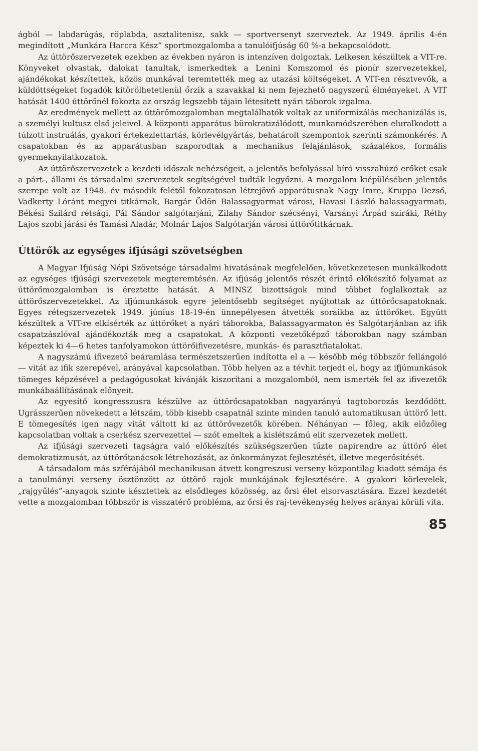ágból — labdarúgás, röplabda, asztalitenisz, sakk — sportversenyt szerveztek. Az 1949. április 4-én megindított „Munkára Harcra Kész” sportmozgalomba a tanulóifjúság 60 %-a bekapcsolódott.
Az úttörőszervezetek ezekben az években nyáron is intenzíven dolgoztak. Lelkesen készültek a VIT-re. Könyveket olvastak, dalokat tanultak, ismerkedtek a Lenini Komszomol és pionír szervezetekkel, ajándékokat készítettek, közös munkával teremtették meg az utazási költségeket. A VIT-en résztvevők, a küldöttségeket fogadók kitörölhetetlenül őrzik a szavakkal ki nem fejezhető nagyszerű élményeket. A VIT hatását 1400 úttörőnél fokozta az ország legszebb tájain létesített nyári táborok izgalma.
Az eredmények mellett az úttörőmozgalomban megtalálhatók voltak az uniformizálás mechanizálás is, a személyi kultusz első jeleivel. A központi apparátus bürokratizálódott, munkamódszerében eluralkodott a túlzott instruálás, gyakori értekezlettartás, körlevélgyártás, behatárolt szempontok szerinti számonkérés. A csapatokban és az apparátusban szaporodtak a mechanikus felajánlások, százalékos, formális gyermeknyilatkozatok.
Az úttörőszervezetek a kezdeti időszak nehézségeit, a jelentős befolyással bíró visszahúzó erőket csak a párt-, állami és társadalmi szervezetek segítségével tudták legyőzni. A mozgalom kiépülésében jelentős szerepe volt az 1948. év második felétől fokozatosan létrejövő apparátusnak Nagy Imre, Kruppa Dezső, Vadkerty Lóránt megyei titkárnak, Bargár Ödön Balassagyarmat városi, Havasi László balassagyarmati, Békési Szilárd rétsági, Pál Sándor salgótarjáni, Zilahy Sándor szécsényi, Varsányi Árpád sziráki, Réthy Lajos szobi járási és Tamási Aladár, Molnár Lajos Salgótarján városi úttörőtitkárnak.
Úttörők az egységes ifjúsági szövetségben
A Magyar Ifjúság Népi Szövetsége társadalmi hivatásának megfelelően, következetesen munkálkodott az egységes ifjúsági szervezetek megteremtésén. Az ifjúság jelentős részét érintő előkészítő folyamat az úttörőmozgalomban is éreztette hatását. A MINSZ bizottságok mind többet foglalkoztak az úttörőszervezetekkel. Az ifjúmunkások egyre jelentősebb segítséget nyújtottak az úttörőcsapatoknak. Egyes rétegszervezetek 1949. június 18-19-én ünnepélyesen átvették soraikba az úttörőket. Együtt készültek a VIT-re elkísérték az úttörőket a nyári táborokba, Balassagyarmaton és Salgótarjánban az ifik csapatzászlóval ajándékozták meg a csapatokat. A központi vezetőképző táborokban nagy számban képeztek ki 4—6 hetes tanfolyamokon úttörőifivezetésre, munkás- és parasztfiatalokat.
A nagyszámú ifivezető beáramlása természetszerűen indította el a — később még többször fellángoló — vitát az ifik szerepével, arányával kapcsolatban. Több helyen az a tévhit terjedt el, hogy az ifjúmunkások tömeges képzésével a pedagógusokat kívánják kiszorítani a mozgalomból, nem ismerték fel az ifivezetők munkábaállításának előnyeit.
Az egyesítő kongresszusra készülve az úttörőcsapatokban nagyarányú tagtoborozás kezdődött. Ugrásszerűen növekedett a létszám, több kisebb csapatnál szinte minden tanuló automatikusan úttörő lett. E tömegesítés igen nagy vitát váltott ki az úttörővezetők körében. Néhányan — főleg, akik előzőleg kapcsolatban voltak a cserkész szervezettel — szót emeltek a kislétszámú elit szervezetek mellett.
Az ifjúsági szervezeti tagságra való előkészítés szükségszerűen tűzte napirendre az úttörő élet demokratizmusát, az úttörőtanácsok létrehozását, az önkormányzat fejlesztését, illetve megerősítését.
A társadalom más szférájából mechanikusan átvett kongreszusi verseny központilag kiadott sémája és a tanulmányi verseny ösztönzött az úttörő rajok munkájának fejlesztésére. A gyakori körlevelek, „rajgyűlés”-anyagok szinte késztettek az elsődleges közösség, az őrsi élet elsorvasztására. Ezzel kezdetét vette a mozgalomban többször is visszatérő probléma, az őrsi és raj-tevékenység helyes arányai körüli vita.
85